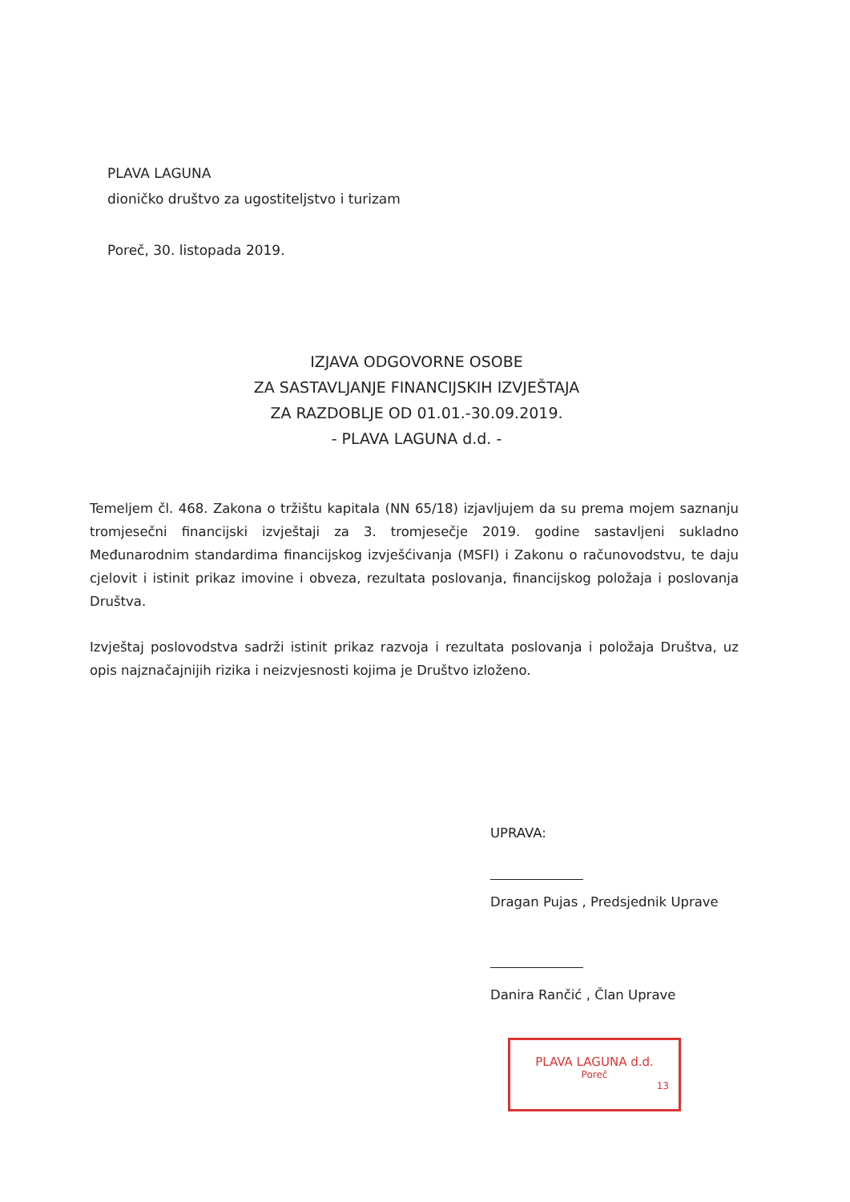PLAVA LAGUNA
dioničko društvo za ugostiteljstvo i turizam
Poreč, 30. listopada 2019.
IZJAVA ODGOVORNE OSOBE
ZA SASTAVLJANJE FINANCIJSKIH IZVJEŠTAJA
ZA RAZDOBLJE OD 01.01.-30.09.2019.
- PLAVA LAGUNA d.d. -
Temeljem čl. 468. Zakona o tržištu kapitala (NN 65/18) izjavljujem da su prema mojem saznanju tromjesečni financijski izvještaji za 3. tromjesečje 2019. godine sastavljeni sukladno Međunarodnim standardima financijskog izvješćivanja (MSFI) i Zakonu o računovodstvu, te daju cjelovit i istinit prikaz imovine i obveza, rezultata poslovanja, financijskog položaja i poslovanja Društva.
Izvještaj poslovodstva sadrži istinit prikaz razvoja i rezultata poslovanja i položaja Društva, uz opis najznačajnijih rizika i neizvjesnosti kojima je Društvo izloženo.
UPRAVA:
Dragan Pujas , Predsjednik Uprave
Danira Rančić , Član Uprave
PLAVA LAGUNA d.d.
Poreč
13